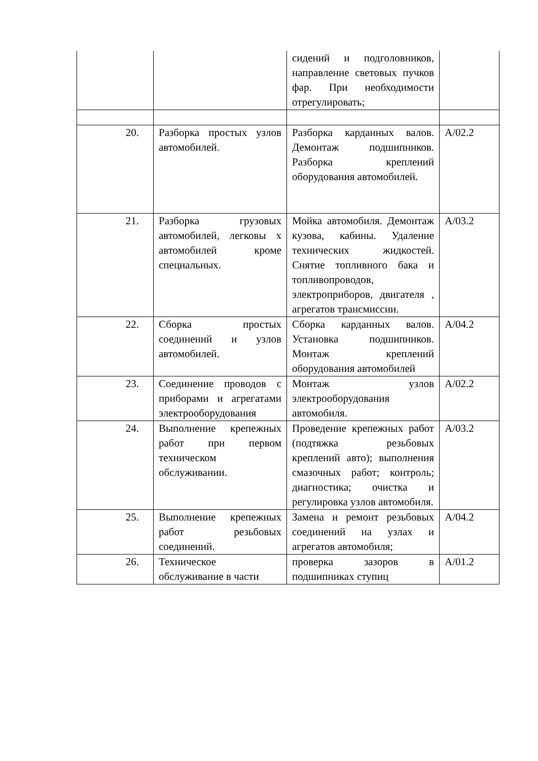| | | сидений и подголовников, направление световых пучков фар. При необходимости отрегулировать; | |
| 20. | Разборка простых узлов автомобилей. | Разборка карданных валов. Демонтаж подшипников. Разборка креплений оборудования автомобилей. | А/02.2 |
| 21. | Разборка грузовых автомобилей, легковы х автомобилей кроме специальных. | Мойка автомобиля. Демонтаж кузова, кабины. Удаление технических жидкостей. Снятие топливного бака и топливопроводов, электроприборов, двигателя , агрегатов трансмиссии. | А/03.2 |
| 22. | Сборка простых соединений и узлов автомобилей. | Сборка карданных валов. Установка подшипников. Монтаж креплений оборудования автомобилей | А/04.2 |
| 23. | Соединение проводов с приборами и агрегатами электрооборудования | Монтаж узлов электрооборудования автомобиля. | А/02.2 |
| 24. | Выполнение крепежных работ при первом техническом обслуживании. | Проведение крепежных работ (подтяжка резьбовых креплений авто); выполнения смазочных работ; контроль; диагностика; очистка и регулировка узлов автомобиля. | А/03.2 |
| 25. | Выполнение крепежных работ резьбовых соединений. | Замена и ремонт резьбовых соединений на узлах и агрегатов автомобиля; | А/04.2 |
| 26. | Техническое обслуживание в части | проверка зазоров в подшипниках ступиц | А/01.2 |